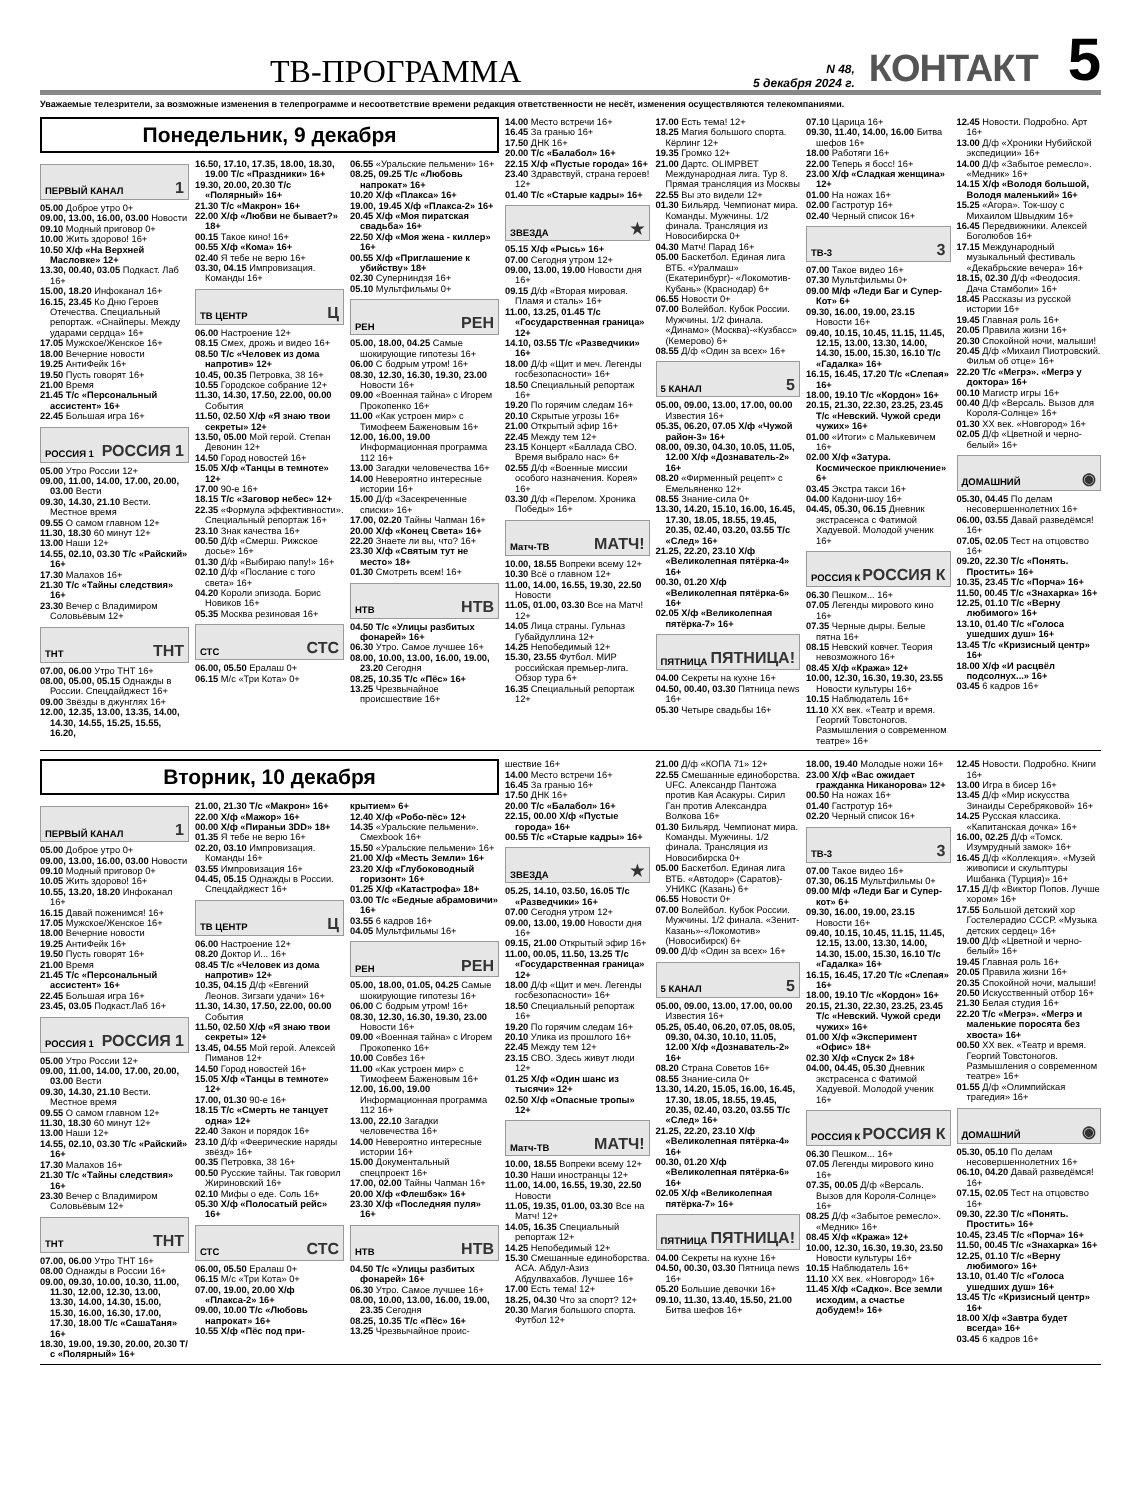ТВ-ПРОГРАММА
N 48,
5 декабря 2024 г.
КОНТАКТ
5
Уважаемые телезрители, за возможные изменения в телепрограмме и несоответствие времени редакция ответственности не несёт, изменения осуществляются телекомпаниями.
Понедельник, 9 декабря
ПЕРВЫЙ КАНАЛ 1
05.00 Доброе утро 0+
09.00, 13.00, 16.00, 03.00 Новости
09.10 Модный приговор 0+
10.00 Жить здорово! 16+
10.50 Х/ф «На Верхней Масловке» 12+
13.30, 00.40, 03.05 Подкаст. Лаб 16+
15.00, 18.20 Инфоканал 16+
16.15, 23.45 Ко Дню Героев Отечества. Специальный репортаж. «Снайперы. Между ударами сердца» 16+
17.05 Мужское/Женское 16+
18.00 Вечерние новости
19.25 АнтиФейк 16+
19.50 Пусть говорят 16+
21.00 Время
21.45 Т/с «Персональный ассистент» 16+
22.45 Большая игра 16+
РОССИЯ 1 РОССИЯ 1
05.00 Утро России 12+
09.00, 11.00, 14.00, 17.00, 20.00, 03.00 Вести
09.30, 14.30, 21.10 Вести. Местное время
09.55 О самом главном 12+
11.30, 18.30 60 минут 12+
13.00 Наши 12+
14.55, 02.10, 03.30 Т/с «Райский» 16+
17.30 Малахов 16+
21.30 Т/с «Тайны следствия» 16+
23.30 Вечер с Владимиром Соловьёвым 12+
ТНТ ТНТ
07.00, 06.00 Утро ТНТ 16+
08.00, 05.00, 05.15 Однажды в России. Спецдайджест 16+
09.00 Звёзды в джунглях 16+
12.00, 12.35, 13.00, 13.35, 14.00, 14.30, 14.55, 15.25, 15.55, 16.20,
16.50, 17.10, 17.35, 18.00, 18.30, 19.00 Т/с «Праздники» 16+
19.30, 20.00, 20.30 Т/с «Полярный» 16+
21.30 Т/с «Макрон» 16+
22.00 Х/ф «Любви не бывает?» 18+
00.15 Такое кино! 16+
00.55 Х/ф «Кома» 16+
02.40 Я тебе не верю 16+
03.30, 04.15 Импровизация. Команды 16+
ТВ ЦЕНТР Ц
06.00 Настроение 12+
08.15 Смех, дрожь и видео 16+
08.50 Т/с «Человек из дома напротив» 12+
10.45, 00.35 Петровка, 38 16+
10.55 Городское собрание 12+
11.30, 14.30, 17.50, 22.00, 00.00 События
11.50, 02.50 Х/ф «Я знаю твои секреты» 12+
13.50, 05.00 Мой герой. Степан Девонин 12+
14.50 Город новостей 16+
15.05 Х/ф «Танцы в темноте» 12+
17.00 90-е 16+
18.15 Т/с «Заговор небес» 12+
22.35 «Формула эффективности». Специальный репортаж 16+
23.10 Знак качества 16+
00.50 Д/ф «Смерш. Рижское досье» 16+
01.30 Д/ф «Выбираю папу!» 16+
02.10 Д/ф «Послание с того света» 16+
04.20 Короли эпизода. Борис Новиков 16+
05.35 Москва резиновая 16+
СТС СТС
06.00, 05.50 Ералаш 0+
06.15 М/с «Три Кота» 0+
06.55 «Уральские пельмени» 16+
08.25, 09.25 Т/с «Любовь напрокат» 16+
10.20 Х/ф «Плакса» 16+
19.00, 19.45 Х/ф «Плакса-2» 16+
20.45 Х/ф «Моя пиратская свадьба» 16+
22.50 Х/ф «Моя жена - киллер» 16+
00.55 Х/ф «Приглашение к убийству» 18+
02.30 Суперниндзя 16+
05.10 Мультфильмы 0+
РЕН РЕН
05.00, 18.00, 04.25 Самые шокирующие гипотезы 16+
06.00 С бодрым утром! 16+
08.30, 12.30, 16.30, 19.30, 23.00 Новости 16+
09.00 «Военная тайна» с Игорем Прокопенко 16+
11.00 «Как устроен мир» с Тимофеем Баженовым 16+
12.00, 16.00, 19.00 Информационная программа 112 16+
13.00 Загадки человечества 16+
14.00 Невероятно интересные истории 16+
15.00 Д/ф «Засекреченные списки» 16+
17.00, 02.20 Тайны Чапман 16+
20.00 Х/ф «Конец Света» 16+
22.20 Знаете ли вы, что? 16+
23.30 Х/ф «Святым тут не место» 18+
01.30 Смотреть всем! 16+
НТВ НТВ
04.50 Т/с «Улицы разбитых фонарей» 16+
06.30 Утро. Самое лучшее 16+
08.00, 10.00, 13.00, 16.00, 19.00, 23.20 Сегодня
08.25, 10.35 Т/с «Пёс» 16+
13.25 Чрезвычайное происшествие 16+
14.00 Место встречи 16+
16.45 За гранью 16+
17.50 ДНК 16+
20.00 Т/с «Балабол» 16+
22.15 Х/ф «Пустые города» 16+
23.40 Здравствуй, страна героев! 12+
01.40 Т/с «Старые кадры» 16+
ЗВЕЗДА ★
05.15 Х/ф «Рысь» 16+
07.00 Сегодня утром 12+
09.00, 13.00, 19.00 Новости дня 16+
09.15 Д/ф «Вторая мировая. Пламя и сталь» 16+
11.00, 13.25, 01.45 Т/с «Государственная граница» 12+
14.10, 03.55 Т/с «Разведчики» 16+
18.00 Д/ф «Щит и меч. Легенды госбезопасности» 16+
18.50 Специальный репортаж 16+
19.20 По горячим следам 16+
20.10 Скрытые угрозы 16+
21.00 Открытый эфир 16+
22.45 Между тем 12+
23.15 Концерт «Баллада СВО. Время выбрало нас» 6+
02.55 Д/ф «Военные миссии особого назначения. Корея» 16+
03.30 Д/ф «Перелом. Хроника Победы» 16+
Матч-ТВ МАТЧ!
10.00, 18.55 Вопреки всему 12+
10.30 Всё о главном 12+
11.00, 14.00, 16.55, 19.30, 22.50 Новости
11.05, 01.00, 03.30 Все на Матч! 12+
14.05 Лица страны. Гульназ Губайдуллина 12+
14.25 Непобедимый 12+
15.30, 23.55 Футбол. МИР российская премьер-лига. Обзор тура 6+
16.35 Специальный репортаж 12+
17.00 Есть тема! 12+
18.25 Магия большого спорта. Кёрлинг 12+
19.35 Громко 12+
21.00 Дартс. OLIMPBET Международная лига. Тур 8. Прямая трансляция из Москвы
22.55 Вы это видели 12+
01.30 Бильярд. Чемпионат мира. Команды. Мужчины. 1/2 финала. Трансляция из Новосибирска 0+
04.30 Матч! Парад 16+
05.00 Баскетбол. Единая лига ВТБ. «Уралмаш» (Екатеринбург)- «Локомотив-Кубань» (Краснодар) 6+
06.55 Новости 0+
07.00 Волейбол. Кубок России. Мужчины. 1/2 финала. «Динамо» (Москва)-«Кузбасс» (Кемерово) 6+
08.55 Д/ф «Один за всех» 16+
5 КАНАЛ 5
05.00, 09.00, 13.00, 17.00, 00.00 Известия 16+
05.35, 06.20, 07.05 Х/ф «Чужой район-3» 16+
08.00, 09.30, 04.30, 10.05, 11.05, 12.00 Х/ф «Дознаватель-2» 16+
08.20 «Фирменный рецепт» с Емельяненко 12+
08.55 Знание-сила 0+
13.30, 14.20, 15.10, 16.00, 16.45, 17.30, 18.05, 18.55, 19.45, 20.35, 02.40, 03.20, 03.55 Т/с «След» 16+
21.25, 22.20, 23.10 Х/ф «Великолепная пятёрка-4» 16+
00.30, 01.20 Х/ф «Великолепная пятёрка-6» 16+
02.05 Х/ф «Великолепная пятёрка-7» 16+
ПЯТНИЦА ПЯТНИЦА!
04.00 Секреты на кухне 16+
04.50, 00.40, 03.30 Пятница news 16+
05.30 Четыре свадьбы 16+
07.10 Царица 16+
09.30, 11.40, 14.00, 16.00 Битва шефов 16+
18.00 Работяги 16+
22.00 Теперь я босс! 16+
23.00 Х/ф «Сладкая женщина» 12+
01.00 На ножах 16+
02.00 Гастротур 16+
02.40 Черный список 16+
ТВ-3 3
07.00 Такое видео 16+
07.30 Мультфильмы 0+
09.00 М/ф «Леди Баг и Супер-Кот» 6+
09.30, 16.00, 19.00, 23.15 Новости 16+
09.40, 10.15, 10.45, 11.15, 11.45, 12.15, 13.00, 13.30, 14.00, 14.30, 15.00, 15.30, 16.10 Т/с «Гадалка» 16+
16.15, 16.45, 17.20 Т/с «Слепая» 16+
18.00, 19.10 Т/с «Кордон» 16+
20.15, 21.30, 22.30, 23.25, 23.45 Т/с «Невский. Чужой среди чужих» 16+
01.00 «Итоги» с Малькевичем 16+
02.00 Х/ф «Затура. Космическое приключение» 6+
03.45 Экстра такси 16+
04.00 Кадони-шоу 16+
04.45, 05.30, 06.15 Дневник экстрасенса с Фатимой Хадуевой. Молодой ученик 16+
РОССИЯ К РОССИЯ К
06.30 Пешком... 16+
07.05 Легенды мирового кино 16+
07.35 Черные дыры. Белые пятна 16+
08.15 Невский ковчег. Теория невозможного 16+
08.45 Х/ф «Кража» 12+
10.00, 12.30, 16.30, 19.30, 23.55 Новости культуры 16+
10.15 Наблюдатель 16+
11.10 ХХ век. «Театр и время. Георгий Товстоногов. Размышления о современном театре» 16+
12.45 Новости. Подробно. Арт 16+
13.00 Д/ф «Хроники Нубийской экспедиции» 16+
14.00 Д/ф «Забытое ремесло». «Медник» 16+
14.15 Х/ф «Володя большой, Володя маленький» 16+
15.25 «Агора». Ток-шоу с Михаилом Швыдким 16+
16.45 Передвижники. Алексей Боголюбов 16+
17.15 Международный музыкальный фестиваль «Декабрьские вечера» 16+
18.15, 02.30 Д/ф «Феодосия. Дача Стамболи» 16+
18.45 Рассказы из русской истории 16+
19.45 Главная роль 16+
20.05 Правила жизни 16+
20.30 Спокойной ночи, малыши!
20.45 Д/ф «Михаил Пиотровский. Фильм об отце» 16+
22.20 Т/с «Мегрэ». «Мегрэ у доктора» 16+
00.10 Магистр игры 16+
00.40 Д/ф «Версаль. Вызов для Короля-Солнце» 16+
01.30 ХХ век. «Новгород» 16+
02.05 Д/ф «Цветной и черно-белый» 16+
ДОМАШНИЙ ◉
05.30, 04.45 По делам несовершеннолетних 16+
06.00, 03.55 Давай разведёмся! 16+
07.05, 02.05 Тест на отцовство 16+
09.20, 22.30 Т/с «Понять. Простить» 16+
10.35, 23.45 Т/с «Порча» 16+
11.50, 00.45 Т/с «Знахарка» 16+
12.25, 01.10 Т/с «Верну любимого» 16+
13.10, 01.40 Т/с «Голоса ушедших душ» 16+
13.45 Т/с «Кризисный центр» 16+
18.00 Х/ф «И расцвёл подсолнух...» 16+
03.45 6 кадров 16+
Вторник, 10 декабря
ПЕРВЫЙ КАНАЛ 1
05.00 Доброе утро 0+
09.00, 13.00, 16.00, 03.00 Новости
09.10 Модный приговор 0+
10.05 Жить здорово! 16+
10.55, 13.20, 18.20 Инфоканал 16+
16.15 Давай поженимся! 16+
17.05 Мужское/Женское 16+
18.00 Вечерние новости
19.25 АнтиФейк 16+
19.50 Пусть говорят 16+
21.00 Время
21.45 Т/с «Персональный ассистент» 16+
22.45 Большая игра 16+
23.45, 03.05 Подкаст.Лаб 16+
РОССИЯ 1 РОССИЯ 1
05.00 Утро России 12+
09.00, 11.00, 14.00, 17.00, 20.00, 03.00 Вести
09.30, 14.30, 21.10 Вести. Местное время
09.55 О самом главном 12+
11.30, 18.30 60 минут 12+
13.00 Наши 12+
14.55, 02.10, 03.30 Т/с «Райский» 16+
17.30 Малахов 16+
21.30 Т/с «Тайны следствия» 16+
23.30 Вечер с Владимиром Соловьёвым 12+
ТНТ ТНТ
07.00, 06.00 Утро ТНТ 16+
08.00 Однажды в России 16+
09.00, 09.30, 10.00, 10.30, 11.00, 11.30, 12.00, 12.30, 13.00, 13.30, 14.00, 14.30, 15.00, 15.30, 16.00, 16.30, 17.00, 17.30, 18.00 Т/с «СашаТаня» 16+
18.30, 19.00, 19.30, 20.00, 20.30 Т/с «Полярный» 16+
21.00, 21.30 Т/с «Макрон» 16+
22.00 Х/ф «Мажор» 16+
00.00 Х/ф «Пираньи 3DD» 18+
01.35 Я тебе не верю 16+
02.20, 03.10 Импровизация. Команды 16+
03.55 Импровизация 16+
04.45, 05.15 Однажды в России. Спецдайджест 16+
ТВ ЦЕНТР Ц
06.00 Настроение 12+
08.20 Доктор И... 16+
08.45 Т/с «Человек из дома напротив» 12+
10.35, 04.15 Д/ф «Евгений Леонов. Зигзаги удачи» 16+
11.30, 14.30, 17.50, 22.00, 00.00 События
11.50, 02.50 Х/ф «Я знаю твои секреты» 12+
13.45, 04.55 Мой герой. Алексей Пиманов 12+
14.50 Город новостей 16+
15.05 Х/ф «Танцы в темноте» 12+
17.00, 01.30 90-е 16+
18.15 Т/с «Смерть не танцует одна» 12+
22.40 Закон и порядок 16+
23.10 Д/ф «Феерические наряды звёзд» 16+
00.35 Петровка, 38 16+
00.50 Русские тайны. Так говорил Жириновский 16+
02.10 Мифы о еде. Соль 16+
05.30 Х/ф «Полосатый рейс» 16+
СТС СТС
06.00, 05.50 Ералаш 0+
06.15 М/с «Три Кота» 0+
07.00, 19.00, 20.00 Х/ф «Плакса-2» 16+
09.00, 10.00 Т/с «Любовь напрокат» 16+
10.55 Х/ф «Пёс под при-
крытием» 6+
12.40 Х/ф «Робо-пёс» 12+
14.35 «Уральские пельмени». Смехbook 16+
15.50 «Уральские пельмени» 16+
21.00 Х/ф «Месть Земли» 16+
23.20 Х/ф «Глубоководный горизонт» 16+
01.25 Х/ф «Катастрофа» 18+
03.00 Т/с «Бедные абрамовичи» 16+
03.55 6 кадров 16+
04.05 Мультфильмы 16+
РЕН РЕН
05.00, 18.00, 01.05, 04.25 Самые шокирующие гипотезы 16+
06.00 С бодрым утром! 16+
08.30, 12.30, 16.30, 19.30, 23.00 Новости 16+
09.00 «Военная тайна» с Игорем Прокопенко 16+
10.00 Совбез 16+
11.00 «Как устроен мир» с Тимофеем Баженовым 16+
12.00, 16.00, 19.00 Информационная программа 112 16+
13.00, 22.10 Загадки человечества 16+
14.00 Невероятно интересные истории 16+
15.00 Документальный спецпроект 16+
17.00, 02.00 Тайны Чапман 16+
20.00 Х/ф «Флешбэк» 16+
23.30 Х/ф «Последняя пуля» 16+
НТВ НТВ
04.50 Т/с «Улицы разбитых фонарей» 16+
06.30 Утро. Самое лучшее 16+
08.00, 10.00, 13.00, 16.00, 19.00, 23.35 Сегодня
08.25, 10.35 Т/с «Пёс» 16+
13.25 Чрезвычайное проис-
шествие 16+
14.00 Место встречи 16+
16.45 За гранью 16+
17.50 ДНК 16+
20.00 Т/с «Балабол» 16+
22.15, 00.00 Х/ф «Пустые города» 16+
00.55 Т/с «Старые кадры» 16+
ЗВЕЗДА ★
05.25, 14.10, 03.50, 16.05 Т/с «Разведчики» 16+
07.00 Сегодня утром 12+
09.00, 13.00, 19.00 Новости дня 16+
09.15, 21.00 Открытый эфир 16+
11.00, 00.05, 11.50, 13.25 Т/с «Государственная граница» 12+
18.00 Д/ф «Щит и меч. Легенды госбезопасности» 16+
18.50 Специальный репортаж 16+
19.20 По горячим следам 16+
20.10 Улика из прошлого 16+
22.45 Между тем 12+
23.15 СВО. Здесь живут люди 12+
01.25 Х/ф «Один шанс из тысячи» 12+
02.50 Х/ф «Опасные тропы» 12+
Матч-ТВ МАТЧ!
10.00, 18.55 Вопреки всему 12+
10.30 Наши иностранцы 12+
11.00, 14.00, 16.55, 19.30, 22.50 Новости
11.05, 19.35, 01.00, 03.30 Все на Матч! 12+
14.05, 16.35 Специальный репортаж 12+
14.25 Непобедимый 12+
15.30 Смешанные единоборства. ACA. Абдул-Азиз Абдулвахабов. Лучшее 16+
17.00 Есть тема! 12+
18.25, 04.30 Что за спорт? 12+
20.30 Магия большого спорта. Футбол 12+
21.00 Д/ф «КОПА 71» 12+
22.55 Смешанные единоборства. UFC. Александр Пантожа против Кая Асакуры. Сирил Ган против Александра Волкова 16+
01.30 Бильярд. Чемпионат мира. Команды. Мужчины. 1/2 финала. Трансляция из Новосибирска 0+
05.00 Баскетбол. Единая лига ВТБ. «Автодор» (Саратов)-УНИКС (Казань) 6+
06.55 Новости 0+
07.00 Волейбол. Кубок России. Мужчины. 1/2 финала. «Зенит-Казань»-«Локомотив» (Новосибирск) 6+
09.00 Д/ф «Один за всех» 16+
5 КАНАЛ 5
05.00, 09.00, 13.00, 17.00, 00.00 Известия 16+
05.25, 05.40, 06.20, 07.05, 08.05, 09.30, 04.30, 10.10, 11.05, 12.00 Х/ф «Дознаватель-2» 16+
08.20 Страна Советов 16+
08.55 Знание-сила 0+
13.30, 14.20, 15.05, 16.00, 16.45, 17.30, 18.05, 18.55, 19.45, 20.35, 02.40, 03.20, 03.55 Т/с «След» 16+
21.25, 22.20, 23.10 Х/ф «Великолепная пятёрка-4» 16+
00.30, 01.20 Х/ф «Великолепная пятёрка-6» 16+
02.05 Х/ф «Великолепная пятёрка-7» 16+
ПЯТНИЦА ПЯТНИЦА!
04.00 Секреты на кухне 16+
04.50, 00.30, 03.30 Пятница news 16+
05.20 Большие девочки 16+
09.10, 11.30, 13.40, 15.50, 21.00 Битва шефов 16+
18.00, 19.40 Молодые ножи 16+
23.00 Х/ф «Вас ожидает гражданка Никанорова» 12+
00.50 На ножах 16+
01.40 Гастротур 16+
02.20 Черный список 16+
ТВ-3 3
07.00 Такое видео 16+
07.30, 06.15 Мультфильмы 0+
09.00 М/ф «Леди Баг и Супер-кот» 6+
09.30, 16.00, 19.00, 23.15 Новости 16+
09.40, 10.15, 10.45, 11.15, 11.45, 12.15, 13.00, 13.30, 14.00, 14.30, 15.00, 15.30, 16.10 Т/с «Гадалка» 16+
16.15, 16.45, 17.20 Т/с «Слепая» 16+
18.00, 19.10 Т/с «Кордон» 16+
20.15, 21.30, 22.30, 23.25, 23.45 Т/с «Невский. Чужой среди чужих» 16+
01.00 Х/ф «Эксперимент «Офис» 18+
02.30 Х/ф «Спуск 2» 18+
04.00, 04.45, 05.30 Дневник экстрасенса с Фатимой Хадуевой. Молодой ученик 16+
РОССИЯ К РОССИЯ К
06.30 Пешком... 16+
07.05 Легенды мирового кино 16+
07.35, 00.05 Д/ф «Версаль. Вызов для Короля-Солнце» 16+
08.25 Д/ф «Забытое ремесло». «Медник» 16+
08.45 Х/ф «Кража» 12+
10.00, 12.30, 16.30, 19.30, 23.50 Новости культуры 16+
10.15 Наблюдатель 16+
11.10 ХХ век. «Новгород» 16+
11.45 Х/ф «Садко». Все земли исходим, а счастье добудем!» 16+
12.45 Новости. Подробно. Книги 16+
13.00 Игра в бисер 16+
13.45 Д/ф «Мир искусства Зинаиды Серебряковой» 16+
14.25 Русская классика. «Капитанская дочка» 16+
16.00, 02.25 Д/ф «Томск. Изумрудный замок» 16+
16.45 Д/ф «Коллекция». «Музей живописи и скульптуры Ишбанка (Турция)» 16+
17.15 Д/ф «Виктор Попов. Лучше хором» 16+
17.55 Большой детский хор Гостелерадио СССР. «Музыка детских сердец» 16+
19.00 Д/ф «Цветной и черно-белый» 16+
19.45 Главная роль 16+
20.05 Правила жизни 16+
20.35 Спокойной ночи, малыши!
20.50 Искусственный отбор 16+
21.30 Белая студия 16+
22.20 Т/с «Мегрэ». «Мегрэ и маленькие поросята без хвоста» 16+
00.50 ХХ век. «Театр и время. Георгий Товстоногов. Размышления о современном театре» 16+
01.55 Д/ф «Олимпийская трагедия» 16+
ДОМАШНИЙ ◉
05.30, 05.10 По делам несовершеннолетних 16+
06.10, 04.20 Давай разведёмся! 16+
07.15, 02.05 Тест на отцовство 16+
09.30, 22.30 Т/с «Понять. Простить» 16+
10.45, 23.45 Т/с «Порча» 16+
11.50, 00.45 Т/с «Знахарка» 16+
12.25, 01.10 Т/с «Верну любимого» 16+
13.10, 01.40 Т/с «Голоса ушедших душ» 16+
13.45 Т/с «Кризисный центр» 16+
18.00 Х/ф «Завтра будет всегда» 16+
03.45 6 кадров 16+